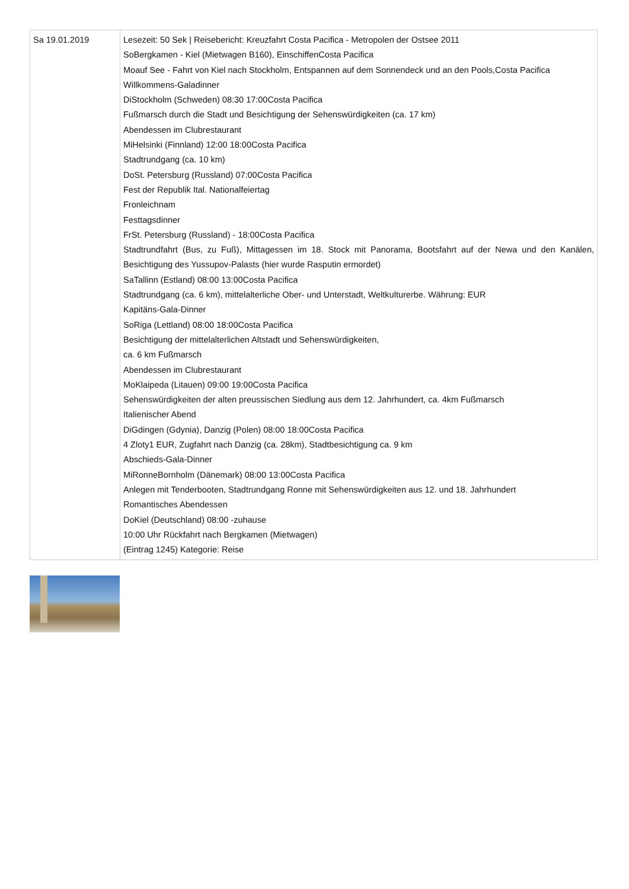| Sa 19.01.2019 | Lesezeit: 50 Sek / Reisebericht: Kreuzfahrt Costa Pacifica - Metropolen der Ostsee 2011 SoBergkamen - Kiel (Mietwagen B160), EinschiffenCosta Pacifica Moauf See - Fahrt von Kiel nach Stockholm, Entspannen auf dem Sonnendeck und an den Pools,Costa Pacifica Willkommens-Galadinner DiStockholm (Schweden) 08:30 17:00Costa Pacifica Fußmarsch durch die Stadt und Besichtigung der Sehenswürdigkeiten (ca. 17 km) Abendessen im Clubrestaurant MiHelsinki (Finnland) 12:00 18:00Costa Pacifica Stadtrundgang (ca. 10 km) DoSt. Petersburg (Russland) 07:00Costa Pacifica Fest der Republik Ital. Nationalfeiertag Fronleichnam Festtagsdinner FrSt. Petersburg (Russland) - 18:00Costa Pacifica Stadtrundfahrt (Bus, zu Fuß), Mittagessen im 18. Stock mit Panorama, Bootsfahrt auf der Newa und den Kanälen, Besichtigung des Yussupov-Palasts (hier wurde Rasputin ermordet) SaTallinn (Estland) 08:00 13:00Costa Pacifica Stadtrundgang (ca. 6 km), mittelalterliche Ober- und Unterstadt, Weltkulturerbe. Währung: EUR Kapitäns-Gala-Dinner SoRiga (Lettland) 08:00 18:00Costa Pacifica Besichtigung der mittelalterlichen Altstadt und Sehenswürdigkeiten, ca. 6 km Fußmarsch Abendessen im Clubrestaurant MoKlaipeda (Litauen) 09:00 19:00Costa Pacifica Sehenswürdigkeiten der alten preussischen Siedlung aus dem 12. Jahrhundert, ca. 4km Fußmarsch Italienischer Abend DiGdingen (Gdynia), Danzig (Polen) 08:00 18:00Costa Pacifica 4 Zloty1 EUR, Zugfahrt nach Danzig (ca. 28km), Stadtbesichtigung ca. 9 km Abschieds-Gala-Dinner MiRonneBornholm (Dänemark) 08:00 13:00Costa Pacifica Anlegen mit Tenderbooten, Stadtrundgang Ronne mit Sehenswürdigkeiten aus 12. und 18. Jahrhundert Romantisches Abendessen DoKiel (Deutschland) 08:00 -zuhause 10:00 Uhr Rückfahrt nach Bergkamen (Mietwagen) (Eintrag 1245) Kategorie: Reise |